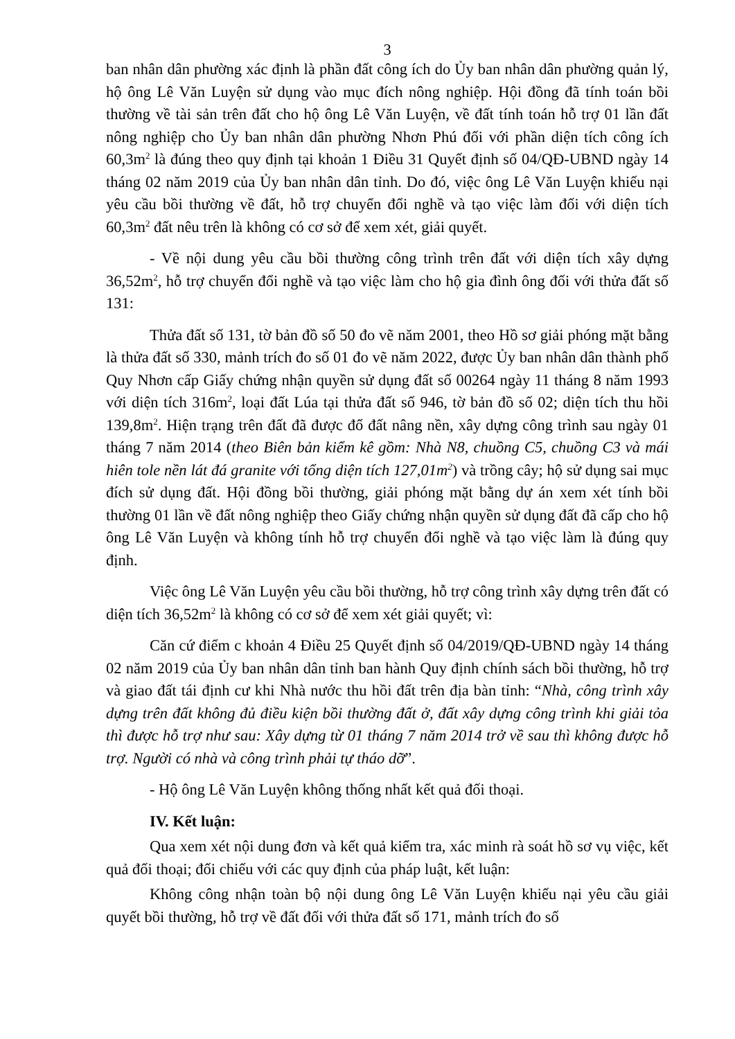3
ban nhân dân phường xác định là phần đất công ích do Ủy ban nhân dân phường quản lý, hộ ông Lê Văn Luyện sử dụng vào mục đích nông nghiệp. Hội đồng đã tính toán bồi thường về tài sản trên đất cho hộ ông Lê Văn Luyện, về đất tính toán hỗ trợ 01 lần đất nông nghiệp cho Ủy ban nhân dân phường Nhơn Phú đối với phần diện tích công ích 60,3m<sup>2</sup> là đúng theo quy định tại khoản 1 Điều 31 Quyết định số 04/QĐ-UBND ngày 14 tháng 02 năm 2019 của Ủy ban nhân dân tỉnh. Do đó, việc ông Lê Văn Luyện khiếu nại yêu cầu bồi thường về đất, hỗ trợ chuyển đổi nghề và tạo việc làm đối với diện tích 60,3m<sup>2</sup> đất nêu trên là không có cơ sở để xem xét, giải quyết.
- Về nội dung yêu cầu bồi thường công trình trên đất với diện tích xây dựng 36,52m<sup>2</sup>, hỗ trợ chuyển đổi nghề và tạo việc làm cho hộ gia đình ông đối với thửa đất số 131:
Thửa đất số 131, tờ bản đồ số 50 đo vẽ năm 2001, theo Hồ sơ giải phóng mặt bằng là thửa đất số 330, mảnh trích đo số 01 đo vẽ năm 2022, được Ủy ban nhân dân thành phố Quy Nhơn cấp Giấy chứng nhận quyền sử dụng đất số 00264 ngày 11 tháng 8 năm 1993 với diện tích 316m<sup>2</sup>, loại đất Lúa tại thửa đất số 946, tờ bản đồ số 02; diện tích thu hồi 139,8m<sup>2</sup>. Hiện trạng trên đất đã được đổ đất nâng nền, xây dựng công trình sau ngày 01 tháng 7 năm 2014 (theo Biên bản kiểm kê gồm: Nhà N8, chuồng C5, chuồng C3 và mái hiên tole nền lát đá granite với tổng diện tích 127,01m<sup>2</sup>) và trồng cây; hộ sử dụng sai mục đích sử dụng đất. Hội đồng bồi thường, giải phóng mặt bằng dự án xem xét tính bồi thường 01 lần về đất nông nghiệp theo Giấy chứng nhận quyền sử dụng đất đã cấp cho hộ ông Lê Văn Luyện và không tính hỗ trợ chuyển đổi nghề và tạo việc làm là đúng quy định.
Việc ông Lê Văn Luyện yêu cầu bồi thường, hỗ trợ công trình xây dựng trên đất có diện tích 36,52m<sup>2</sup> là không có cơ sở để xem xét giải quyết; vì:
Căn cứ điểm c khoản 4 Điều 25 Quyết định số 04/2019/QĐ-UBND ngày 14 tháng 02 năm 2019 của Ủy ban nhân dân tỉnh ban hành Quy định chính sách bồi thường, hỗ trợ và giao đất tái định cư khi Nhà nước thu hồi đất trên địa bàn tỉnh: “Nhà, công trình xây dựng trên đất không đủ điều kiện bồi thường đất ở, đất xây dựng công trình khi giải tỏa thì được hỗ trợ như sau: Xây dựng từ 01 tháng 7 năm 2014 trở về sau thì không được hỗ trợ. Người có nhà và công trình phải tự tháo dỡ”.
- Hộ ông Lê Văn Luyện không thống nhất kết quả đối thoại.
IV. Kết luận:
Qua xem xét nội dung đơn và kết quả kiểm tra, xác minh rà soát hồ sơ vụ việc, kết quả đối thoại; đối chiếu với các quy định của pháp luật, kết luận:
Không công nhận toàn bộ nội dung ông Lê Văn Luyện khiếu nại yêu cầu giải quyết bồi thường, hỗ trợ về đất đối với thửa đất số 171, mảnh trích đo số